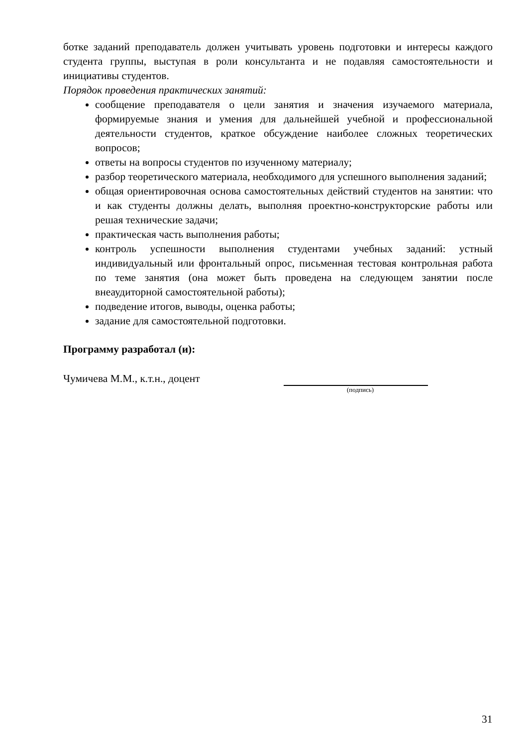ботке заданий преподаватель должен учитывать уровень подготовки и интересы каждого студента группы, выступая в роли консультанта и не подавляя самостоятельности и инициативы студентов.
Порядок проведения практических занятий:
сообщение преподавателя о цели занятия и значения изучаемого материала, формируемые знания и умения для дальнейшей учебной и профессиональной деятельности студентов, краткое обсуждение наиболее сложных теоретических вопросов;
ответы на вопросы студентов по изученному материалу;
разбор теоретического материала, необходимого для успешного выполнения заданий;
общая ориентировочная основа самостоятельных действий студентов на занятии: что и как студенты должны делать, выполняя проектно-конструкторские работы или решая технические задачи;
практическая часть выполнения работы;
контроль успешности выполнения студентами учебных заданий: устный индивидуальный или фронтальный опрос, письменная тестовая контрольная работа по теме занятия (она может быть проведена на следующем занятии после внеаудиторной самостоятельной работы);
подведение итогов, выводы, оценка работы;
задание для самостоятельной подготовки.
Программу разработал (и):
Чумичева М.М., к.т.н., доцент
(подпись)
31